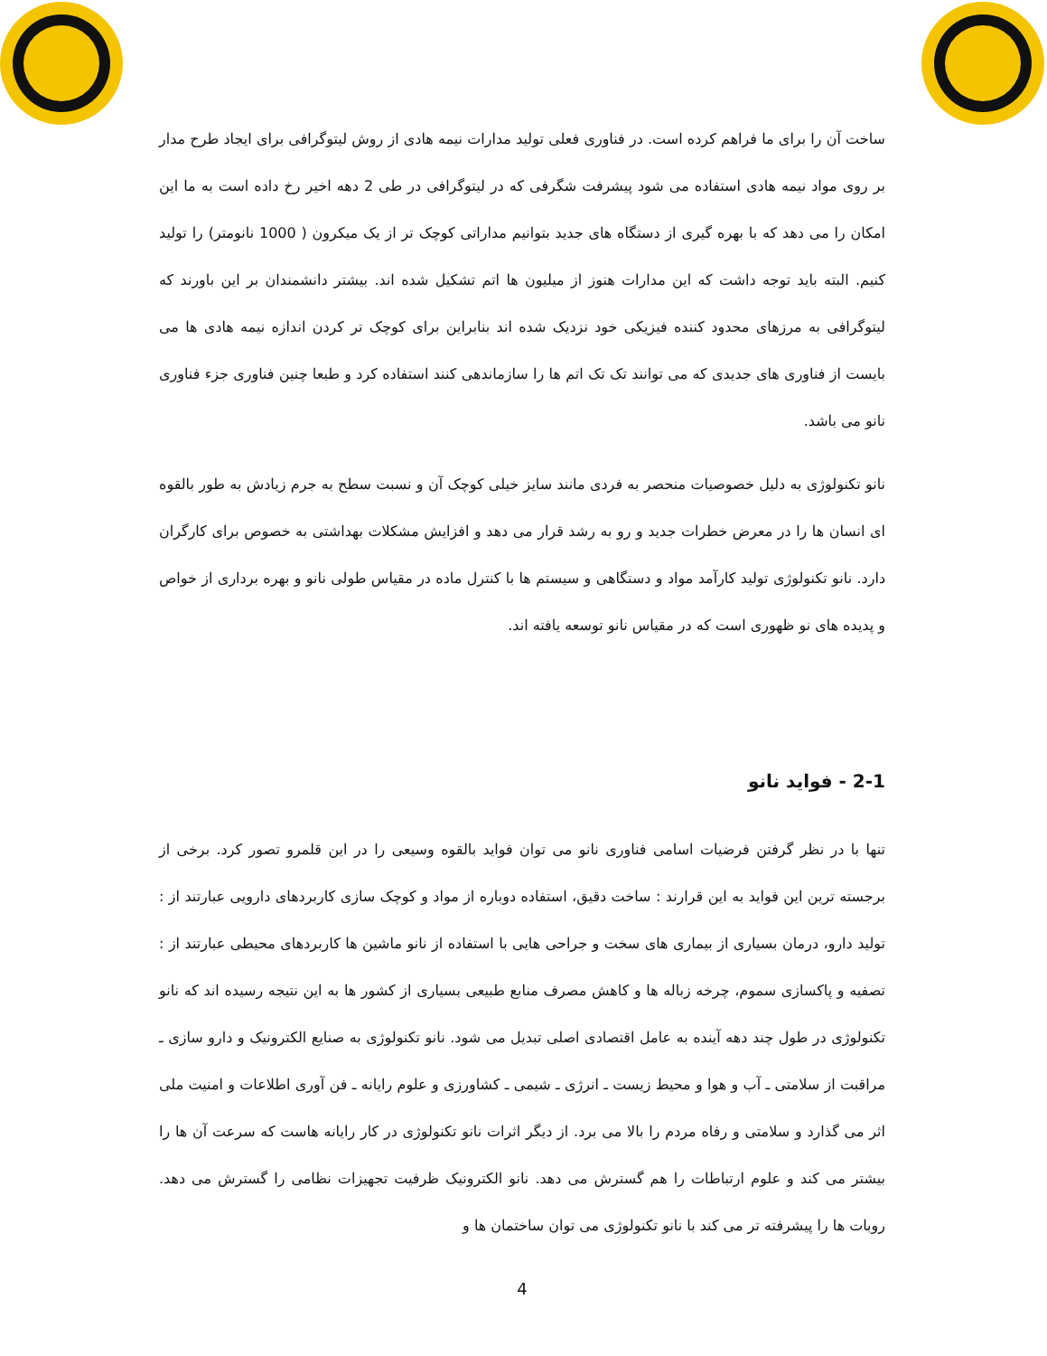ساخت آن را برای ما فراهم کرده است. در فناوری فعلی تولید مدارات نیمه هادی از روش لیتوگرافی برای ایجاد طرح مدار بر روی مواد نیمه هادی استفاده می شود پیشرفت شگرفی که در لیتوگرافی در طی 2 دهه اخیر رخ داده است به ما این امکان را می دهد که با بهره گیری از دستگاه های جدید بتوانیم مداراتی کوچک تر از یک میکرون ( 1000 نانومتر) را تولید کنیم. البته باید توجه داشت که این مدارات هنوز از میلیون ها اتم تشکیل شده اند. بیشتر دانشمندان بر این باورند که لیتوگرافی به مرزهای محدود کننده فیزیکی خود نزدیک شده اند بنابراین برای کوچک تر کردن اندازه نیمه هادی ها می بایست از فناوری های جدیدی که می توانند تک تک اتم ها را سازماندهی کنند استفاده کرد و طبعا چنین فناوری جزء فناوری نانو می باشد.
نانو تکنولوژی به دلیل خصوصیات منحصر به فردی مانند سایز خیلی کوچک آن و نسبت سطح به جرم زیادش به طور بالقوه ای انسان ها را در معرض خطرات جدید و رو به رشد قرار می دهد و افزایش مشکلات بهداشتی به خصوص برای کارگران دارد. نانو تکنولوژی تولید کارآمد مواد و دستگاهی و سیستم ها با کنترل ماده در مقیاس طولی نانو و بهره برداری از خواص و پدیده های نو ظهوری است که در مقیاس نانو توسعه یافته اند.
2-1 - فواید نانو
تنها با در نظر گرفتن فرضیات اسامی فناوری نانو می توان فواید بالقوه وسیعی را در این قلمرو تصور کرد. برخی از برجسته ترین این فواید به این قرارند : ساخت دقیق، استفاده دوباره از مواد و کوچک سازی کاربردهای دارویی عبارتند از : تولید دارو، درمان بسیاری از بیماری های سخت و جراحی هایی با استفاده از نانو ماشین ها کاربردهای محیطی عبارتند از : تصفیه و پاکسازی سموم، چرخه زباله ها و کاهش مصرف منابع طبیعی بسیاری از کشور ها به این نتیجه رسیده اند که نانو تکنولوژی در طول چند دهه آینده به عامل اقتصادی اصلی تبدیل می شود. نانو تکنولوژی به صنایع الکترونیک و دارو سازی ـ مراقبت از سلامتی ـ آب و هوا و محیط زیست ـ انرژی ـ شیمی ـ کشاورزی و علوم رایانه ـ فن آوری اطلاعات و امنیت ملی اثر می گذارد و سلامتی و رفاه مردم را بالا می برد. از دیگر اثرات نانو تکنولوژی در کار رایانه هاست که سرعت آن ها را بیشتر می کند و علوم ارتباطات را هم گسترش می دهد. نانو الکترونیک ظرفیت تجهیزات نظامی را گسترش می دهد. روبات ها را پیشرفته تر می کند با نانو تکنولوژی می توان ساختمان ها و
4